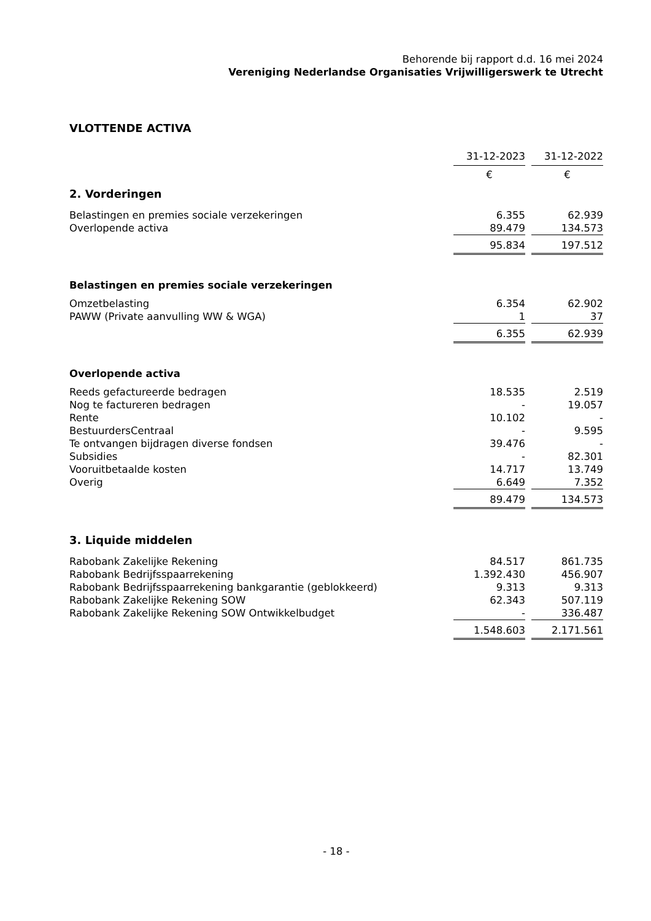Behorende bij rapport d.d. 16 mei 2024
Vereniging Nederlandse Organisaties Vrijwilligerswerk te Utrecht
VLOTTENDE ACTIVA
| | 31-12-2023 | | 31-12-2022 |
| | € | | € |
2. Vorderingen
| Belastingen en premies sociale verzekeringen | 6.355 | | 62.939 |
| Overlopende activa | 89.479 | | 134.573 |
| | 95.834 | | 197.512 |
Belastingen en premies sociale verzekeringen
| Omzetbelasting | 6.354 | | 62.902 |
| PAWW (Private aanvulling WW & WGA) | 1 | | 37 |
| | 6.355 | | 62.939 |
Overlopende activa
| Reeds gefactureerde bedragen | 18.535 | | 2.519 |
| Nog te factureren bedragen | - | | 19.057 |
| Rente | 10.102 | | - |
| BestuurdersCentraal | - | | 9.595 |
| Te ontvangen bijdragen diverse fondsen | 39.476 | | - |
| Subsidies | - | | 82.301 |
| Vooruitbetaalde kosten | 14.717 | | 13.749 |
| Overig | 6.649 | | 7.352 |
| | 89.479 | | 134.573 |
3. Liquide middelen
| Rabobank Zakelijke Rekening | 84.517 | | 861.735 |
| Rabobank Bedrijfsspaarrekening | 1.392.430 | | 456.907 |
| Rabobank Bedrijfsspaarrekening bankgarantie (geblokkeerd) | 9.313 | | 9.313 |
| Rabobank Zakelijke Rekening SOW | 62.343 | | 507.119 |
| Rabobank Zakelijke Rekening SOW Ontwikkelbudget | - | | 336.487 |
| | 1.548.603 | | 2.171.561 |
- 18 -